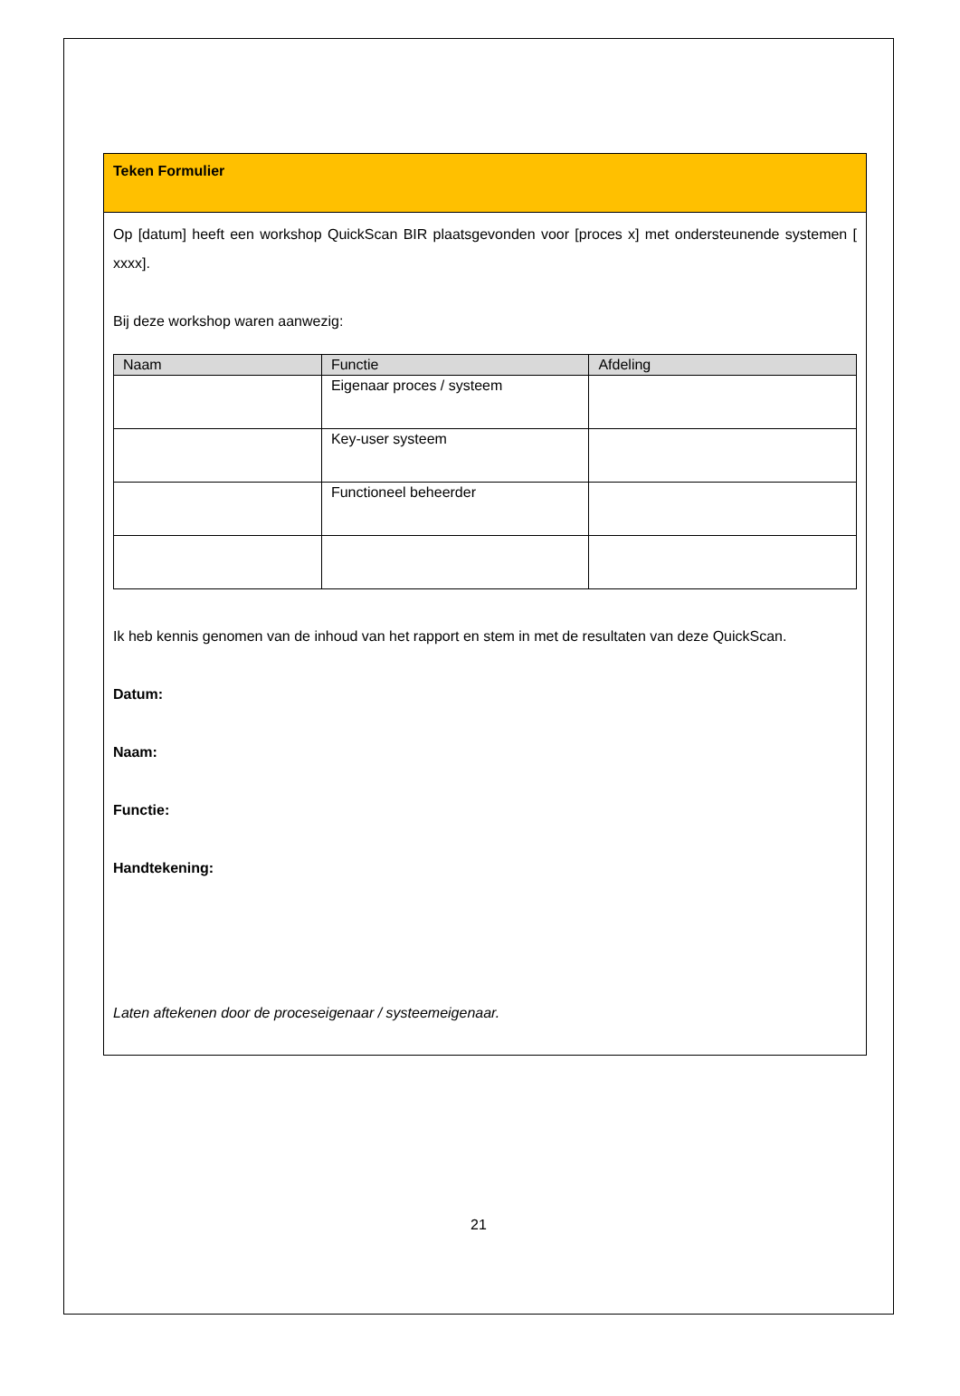Teken Formulier
Op [datum] heeft een workshop QuickScan BIR plaatsgevonden voor [proces x] met ondersteunende systemen [ xxxx].
Bij deze workshop waren aanwezig:
| Naam | Functie | Afdeling |
| --- | --- | --- |
| | Eigenaar proces / systeem | |
| | Key-user systeem | |
| | Functioneel beheerder | |
Ik heb kennis genomen van de inhoud van het rapport en stem in met de resultaten van deze QuickScan.
Datum:
Naam:
Functie:
Handtekening:
Laten aftekenen door de proceseigenaar / systeemeigenaar.
21